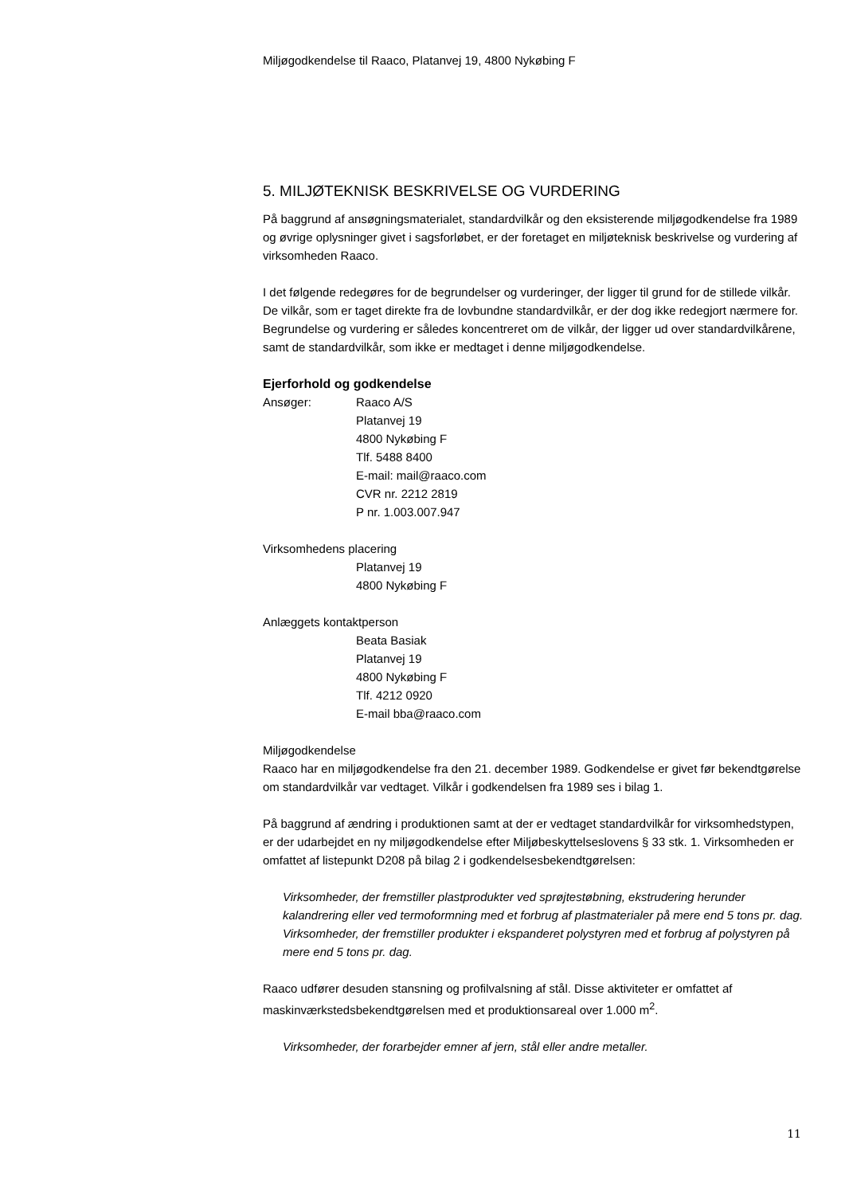Miljøgodkendelse til Raaco, Platanvej 19, 4800 Nykøbing F
5. MILJØTEKNISK BESKRIVELSE OG VURDERING
På baggrund af ansøgningsmaterialet, standardvilkår og den eksisterende miljøgodkendelse fra 1989 og øvrige oplysninger givet i sagsforløbet, er der foretaget en miljøteknisk beskrivelse og vurdering af virksomheden Raaco.
I det følgende redegøres for de begrundelser og vurderinger, der ligger til grund for de stillede vilkår. De vilkår, som er taget direkte fra de lovbundne standardvilkår, er der dog ikke redegjort nærmere for. Begrundelse og vurdering er således koncentreret om de vilkår, der ligger ud over standardvilkårene, samt de standardvilkår, som ikke er medtaget i denne miljøgodkendelse.
Ejerforhold og godkendelse
Ansøger: Raaco A/S
Platanvej 19
4800 Nykøbing F
Tlf. 5488 8400
E-mail: mail@raaco.com
CVR nr. 2212 2819
P nr. 1.003.007.947
Virksomhedens placering
Platanvej 19
4800 Nykøbing F
Anlæggets kontaktperson
Beata Basiak
Platanvej 19
4800 Nykøbing F
Tlf. 4212 0920
E-mail bba@raaco.com
Miljøgodkendelse
Raaco har en miljøgodkendelse fra den 21. december 1989. Godkendelse er givet før bekendtgørelse om standardvilkår var vedtaget. Vilkår i godkendelsen fra 1989 ses i bilag 1.
På baggrund af ændring i produktionen samt at der er vedtaget standardvilkår for virksomhedstypen, er der udarbejdet en ny miljøgodkendelse efter Miljøbeskyttelseslovens § 33 stk. 1. Virksomheden er omfattet af listepunkt D208 på bilag 2 i godkendelsesbekendtgørelsen:
Virksomheder, der fremstiller plastprodukter ved sprøjtestøbning, ekstrudering herunder kalandrering eller ved termoformning med et forbrug af plastmaterialer på mere end 5 tons pr. dag. Virksomheder, der fremstiller produkter i ekspanderet polystyren med et forbrug af polystyren på mere end 5 tons pr. dag.
Raaco udfører desuden stansning og profilvalsning af stål. Disse aktiviteter er omfattet af maskinværkstedsbekendtgørelsen med et produktionsareal over 1.000 m<sup>2</sup>.
Virksomheder, der forarbejder emner af jern, stål eller andre metaller.
11